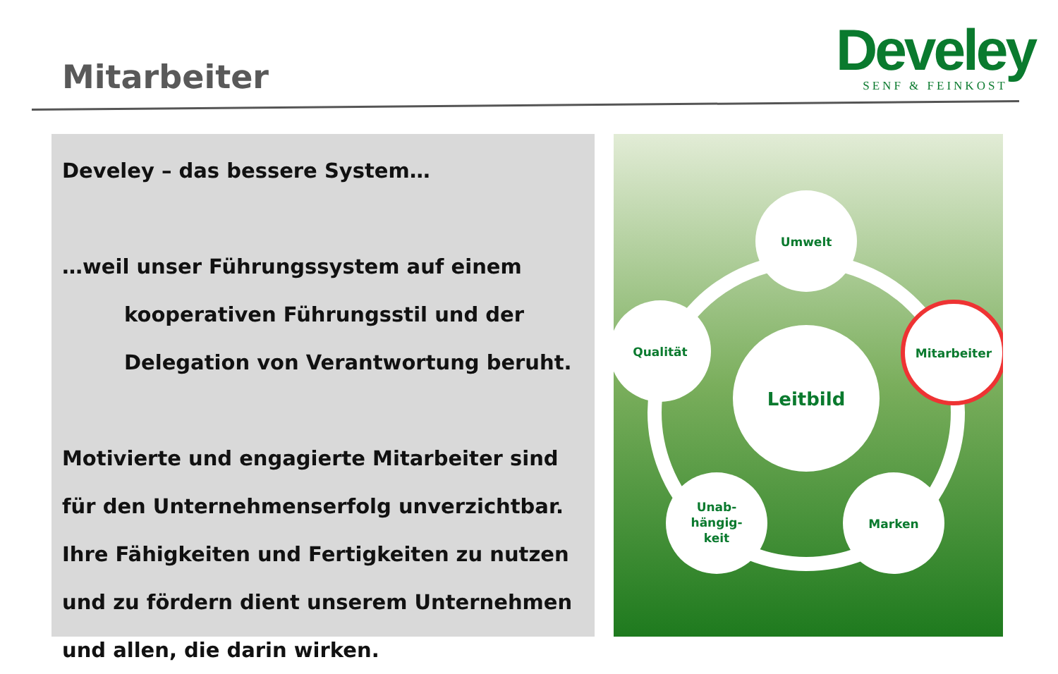Mitarbeiter
Develey
SENF & FEINKOST
Develey – das bessere System…
…weil unser Führungssystem auf einem
kooperativen Führungsstil und der
Delegation von Verantwortung beruht.
Motivierte und engagierte Mitarbeiter sind für den Unternehmenserfolg unverzichtbar. Ihre Fähigkeiten und Fertigkeiten zu nutzen und zu fördern dient unserem Unternehmen und allen, die darin wirken.
Leitbild
Umwelt
Qualität
Mitarbeiter
Unab-
hängig-
keit
Marken